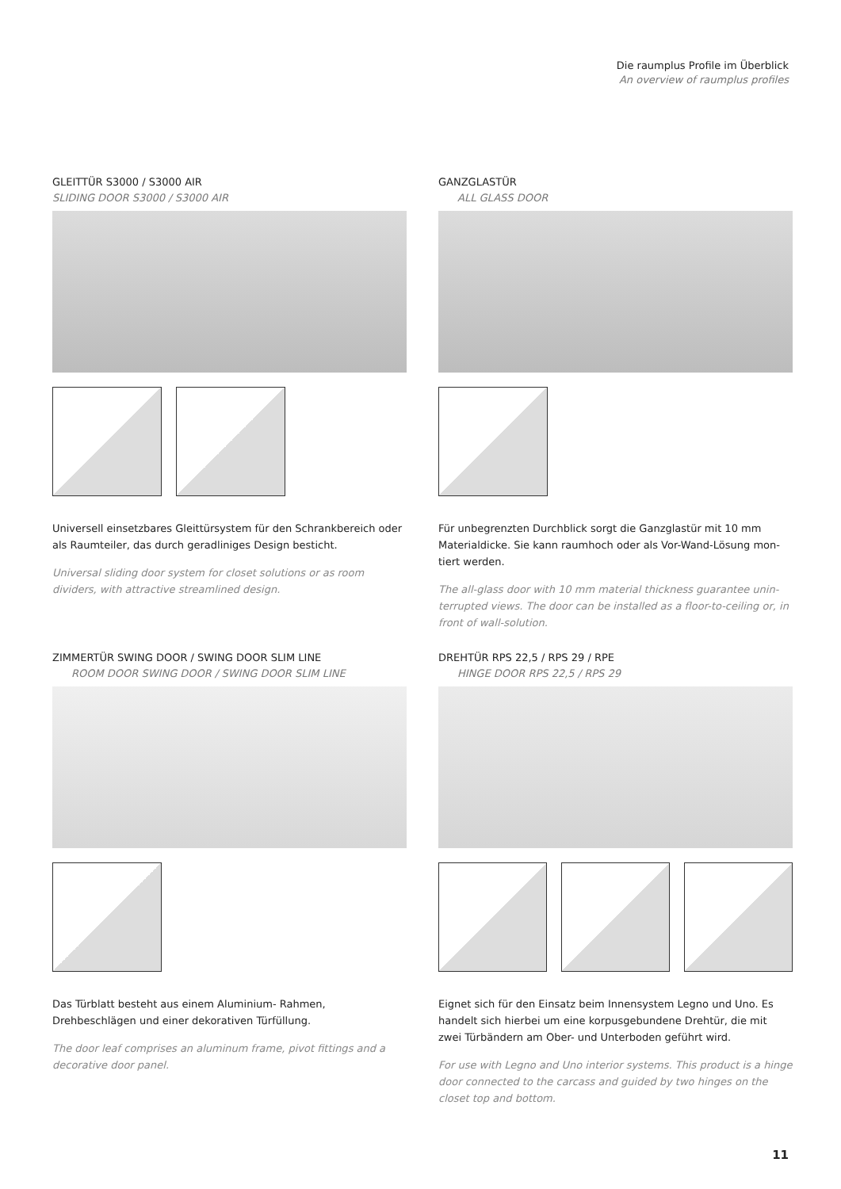Die raumplus Profile im Überblick
An overview of raumplus profiles
GLEITTÜR S3000 / S3000 AIR
SLIDING DOOR S3000 / S3000 AIR
Universell einsetzbares Gleittürsystem für den Schrankbereich oder als Raumteiler, das durch geradliniges Design besticht.
Universal sliding door system for closet solutions or as room dividers, with attractive streamlined design.
GANZGLASTÜR
ALL GLASS DOOR
Für unbegrenzten Durchblick sorgt die Ganzglastür mit 10 mm Materialdicke. Sie kann raumhoch oder als Vor-Wand-Lösung mon­tiert werden.
The all-glass door with 10 mm material thickness guarantee unin­terrupted views. The door can be installed as a floor-to-ceiling or, in front of wall-solution.
ZIMMERTÜR SWING DOOR / SWING DOOR SLIM LINE
ROOM DOOR SWING DOOR / SWING DOOR SLIM LINE
Das Türblatt besteht aus einem Aluminium- Rahmen, Drehbeschlägen und einer dekorativen Türfüllung.
The door leaf comprises an aluminum frame, pivot fittings and a decorative door panel.
DREHTÜR RPS 22,5 / RPS 29 / RPE
HINGE DOOR RPS 22,5 / RPS 29
Eignet sich für den Einsatz beim Innensystem Legno und Uno. Es handelt sich hierbei um eine korpusgebundene Drehtür, die mit zwei Türbändern am Ober- und Unterboden geführt wird.
For use with Legno and Uno interior systems. This product is a hinge door connected to the carcass and guided by two hinges on the closet top and bottom.
11